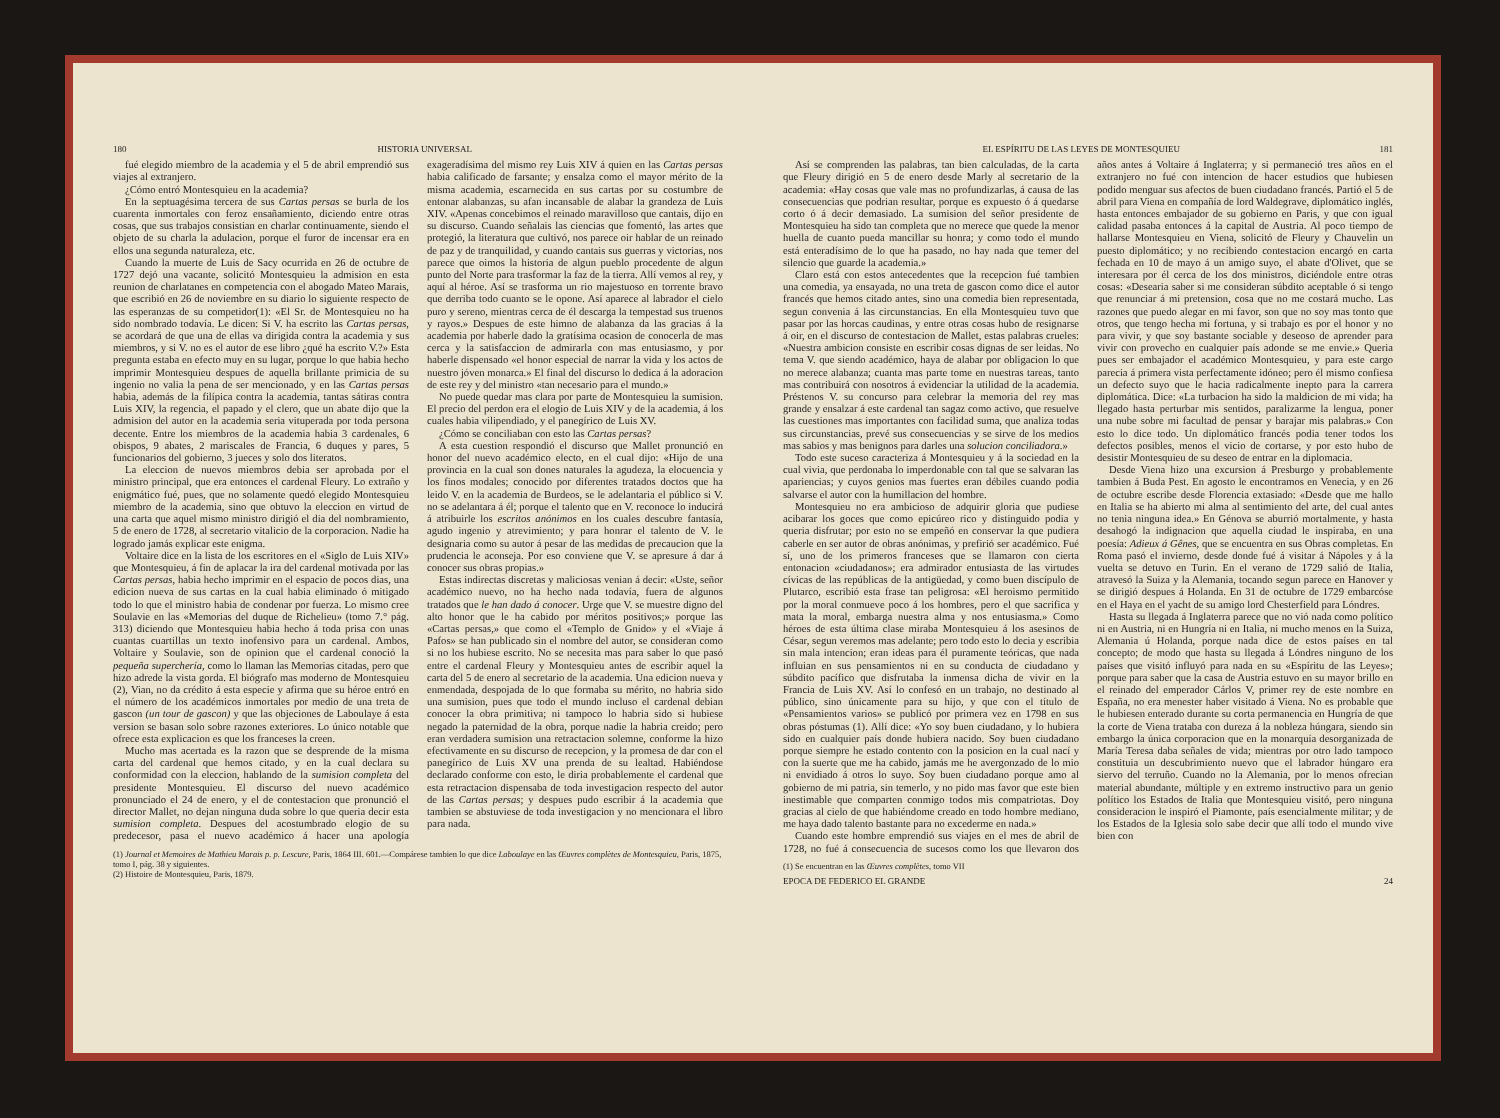180 HISTORIA UNIVERSAL
fué elegido miembro de la academia y el 5 de abril emprendió sus viajes al extranjero.
¿Cómo entró Montesquieu en la academia?
En la septuagésima tercera de sus Cartas persas se burla de los cuarenta inmortales con feroz ensañamiento, diciendo entre otras cosas, que sus trabajos consistian en charlar continuamente, siendo el objeto de su charla la adulacion, porque el furor de incensar era en ellos una segunda naturaleza, etc.
Cuando la muerte de Luis de Sacy ocurrida en 26 de octubre de 1727 dejó una vacante, solicitó Montesquieu la admision en esta reunion de charlatanes en competencia con el abogado Mateo Marais, que escribió en 26 de noviembre en su diario lo siguiente respecto de las esperanzas de su competidor(1): «El Sr. de Montesquieu no ha sido nombrado todavía. Le dicen: Si V. ha escrito las Cartas persas, se acordará de que una de ellas va dirigida contra la academia y sus miembros, y si V. no es el autor de ese libro ¿qué ha escrito V.?» Esta pregunta estaba en efecto muy en su lugar, porque lo que habia hecho imprimir Montesquieu despues de aquella brillante primicia de su ingenio no valia la pena de ser mencionado, y en las Cartas persas habia, además de la filípica contra la academia, tantas sátiras contra Luis XIV, la regencia, el papado y el clero, que un abate dijo que la admision del autor en la academia seria vituperada por toda persona decente. Entre los miembros de la academia habia 3 cardenales, 6 obispos, 9 abates, 2 mariscales de Francia, 6 duques y pares, 5 funcionarios del gobierno, 3 jueces y solo dos literatos.
La eleccion de nuevos miembros debia ser aprobada por el ministro principal, que era entonces el cardenal Fleury. Lo extraño y enigmático fué, pues, que no solamente quedó elegido Montesquieu miembro de la academia, sino que obtuvo la eleccion en virtud de una carta que aquel mismo ministro dirigió el dia del nombramiento, 5 de enero de 1728, al secretario vitalicio de la corporacion. Nadie ha logrado jamás explicar este enigma.
Voltaire dice en la lista de los escritores en el «Siglo de Luis XIV» que Montesquieu, á fin de aplacar la ira del cardenal motivada por las Cartas persas, habia hecho imprimir en el espacio de pocos dias, una edicion nueva de sus cartas en la cual habia eliminado ó mitigado todo lo que el ministro habia de condenar por fuerza. Lo mismo cree Soulavie en las «Memorias del duque de Richelieu» (tomo 7.° pág. 313) diciendo que Montesquieu habia hecho á toda prisa con unas cuantas cuartillas un texto inofensivo para un cardenal. Ambos, Voltaire y Soulavie, son de opinion que el cardenal conoció la pequeña superchería, como lo llaman las Memorias citadas, pero que hizo adrede la vista gorda. El biógrafo mas moderno de Montesquieu (2), Vian, no da crédito á esta especie y afirma que su héroe entró en el número de los académicos inmortales por medio de una treta de gascon (un tour de gascon) y que las objeciones de Laboulaye á esta version se basan solo sobre razones exteriores. Lo único notable que ofrece esta explicacion es que los franceses la creen.
Mucho mas acertada es la razon que se desprende de la misma carta del cardenal que hemos citado, y en la cual declara su conformidad con la eleccion, hablando de la sumision completa del presidente Montesquieu. El discurso del nuevo académico pronunciado el 24 de enero, y el de contestacion que pronunció el director Mallet, no dejan ninguna duda sobre lo que queria decir esta sumision completa. Despues del acostumbrado elogio de su predecesor, pasa el nuevo académico á hacer una apología exageradísima del mismo rey Luis XIV á quien en las Cartas persas habia calificado de farsante; y ensalza como el mayor mérito de la misma academia, escarnecida en sus cartas por su costumbre de entonar alabanzas, su afan incansable de alabar la grandeza de Luis XIV. «Apenas concebimos el reinado maravilloso que cantais, dijo en su discurso. Cuando señalais las ciencias que fomentó, las artes que protegió, la literatura que cultivó, nos parece oir hablar de un reinado de paz y de tranquilidad, y cuando cantais sus guerras y victorias, nos parece que oimos la historia de algun pueblo procedente de algun punto del Norte para trasformar la faz de la tierra. Allí vemos al rey, y aquí al héroe. Así se trasforma un rio majestuoso en torrente bravo que derriba todo cuanto se le opone. Así aparece al labrador el cielo puro y sereno, mientras cerca de él descarga la tempestad sus truenos y rayos.» Despues de este himno de alabanza da las gracias á la academia por haberle dado la gratísima ocasion de conocerla de mas cerca y la satisfaccion de admirarla con mas entusiasmo, y por haberle dispensado «el honor especial de narrar la vida y los actos de nuestro jóven monarca.» El final del discurso lo dedica á la adoracion de este rey y del ministro «tan necesario para el mundo.»
No puede quedar mas clara por parte de Montesquieu la sumision. El precio del perdon era el elogio de Luis XIV y de la academia, á los cuales habia vilipendiado, y el panegírico de Luis XV.
¿Cómo se conciliaban con esto las Cartas persas?
A esta cuestion respondió el discurso que Mallet pronunció en honor del nuevo académico electo, en el cual dijo: «Hijo de una provincia en la cual son dones naturales la agudeza, la elocuencia y los finos modales; conocido por diferentes tratados doctos que ha leido V. en la academia de Burdeos, se le adelantaria el público si V. no se adelantara á él; porque el talento que en V. reconoce lo inducirá á atribuirle los escritos anónimos en los cuales descubre fantasía, agudo ingenio y atrevimiento; y para honrar el talento de V. le designaria como su autor á pesar de las medidas de precaucion que la prudencia le aconseja. Por eso conviene que V. se apresure á dar á conocer sus obras propias.»
Estas indirectas discretas y maliciosas venian á decir: «Uste, señor académico nuevo, no ha hecho nada todavía, fuera de algunos tratados que le han dado á conocer. Urge que V. se muestre digno del alto honor que le ha cabido por méritos positivos;» porque las «Cartas persas,» que como el «Templo de Gnido» y el «Viaje á Pafos» se han publicado sin el nombre del autor, se consideran como si no los hubiese escrito. No se necesita mas para saber lo que pasó entre el cardenal Fleury y Montesquieu antes de escribir aquel la carta del 5 de enero al secretario de la academia. Una edicion nueva y enmendada, despojada de lo que formaba su mérito, no habria sido una sumision, pues que todo el mundo incluso el cardenal debian conocer la obra primitiva; ni tampoco lo habria sido si hubiese negado la paternidad de la obra, porque nadie la habria creido; pero eran verdadera sumision una retractacion solemne, conforme la hizo efectivamente en su discurso de recepcion, y la promesa de dar con el panegírico de Luis XV una prenda de su lealtad. Habiéndose declarado conforme con esto, le diria probablemente el cardenal que esta retractacion dispensaba de toda investigacion respecto del autor de las Cartas persas; y despues pudo escribir á la academia que tambien se abstuviese de toda investigacion y no mencionara el libro para nada.
(1) Journal et Memoires de Mathieu Marais p. p. Lescure, Paris, 1864 III. 601.—Compárese tambien lo que dice Laboulaye en las Œuvres complètes de Montesquieu, Paris, 1875, tomo I, pág. 38 y siguientes.
(2) Histoire de Montesquieu, Paris, 1879.
EL ESPÍRITU DE LAS LEYES DE MONTESQUIEU 181
Así se comprenden las palabras, tan bien calculadas, de la carta que Fleury dirigió en 5 de enero desde Marly al secretario de la academia: «Hay cosas que vale mas no profundizarlas, á causa de las consecuencias que podrian resultar, porque es expuesto ó á quedarse corto ó á decir demasiado. La sumision del señor presidente de Montesquieu ha sido tan completa que no merece que quede la menor huella de cuanto pueda mancillar su honra; y como todo el mundo está enteradísimo de lo que ha pasado, no hay nada que temer del silencio que guarde la academia.»
Claro está con estos antecedentes que la recepcion fué tambien una comedia, ya ensayada, no una treta de gascon como dice el autor francés que hemos citado antes, sino una comedia bien representada, segun convenia á las circunstancias. En ella Montesquieu tuvo que pasar por las horcas caudinas, y entre otras cosas hubo de resignarse á oir, en el discurso de contestacion de Mallet, estas palabras crueles: «Nuestra ambicion consiste en escribir cosas dignas de ser leidas. No tema V. que siendo académico, haya de alabar por obligacion lo que no merece alabanza; cuanta mas parte tome en nuestras tareas, tanto mas contribuirá con nosotros á evidenciar la utilidad de la academia. Préstenos V. su concurso para celebrar la memoria del rey mas grande y ensalzar á este cardenal tan sagaz como activo, que resuelve las cuestiones mas importantes con facilidad suma, que analiza todas sus circunstancias, prevé sus consecuencias y se sirve de los medios mas sabios y mas benignos para darles una solucion conciliadora.»
Todo este suceso caracteriza á Montesquieu y á la sociedad en la cual vivia, que perdonaba lo imperdonable con tal que se salvaran las apariencias; y cuyos genios mas fuertes eran débiles cuando podia salvarse el autor con la humillacion del hombre.
Montesquieu no era ambicioso de adquirir gloria que pudiese acibarar los goces que como epicúreo rico y distinguido podia y queria disfrutar; por esto no se empeñó en conservar la que pudiera caberle en ser autor de obras anónimas, y prefirió ser académico. Fué sí, uno de los primeros franceses que se llamaron con cierta entonacion «ciudadanos»; era admirador entusiasta de las virtudes cívicas de las repúblicas de la antigüedad, y como buen discípulo de Plutarco, escribió esta frase tan peligrosa: «El heroismo permitido por la moral conmueve poco á los hombres, pero el que sacrifica y mata la moral, embarga nuestra alma y nos entusiasma.» Como héroes de esta última clase miraba Montesquieu á los asesinos de César, segun veremos mas adelante; pero todo esto lo decia y escribia sin mala intencion; eran ideas para él puramente teóricas, que nada influian en sus pensamientos ni en su conducta de ciudadano y súbdito pacífico que disfrutaba la inmensa dicha de vivir en la Francia de Luis XV. Así lo confesó en un trabajo, no destinado al público, sino únicamente para su hijo, y que con el título de «Pensamientos varios» se publicó por primera vez en 1798 en sus obras póstumas (1). Allí dice: «Yo soy buen ciudadano, y lo hubiera sido en cualquier país donde hubiera nacido. Soy buen ciudadano porque siempre he estado contento con la posicion en la cual nací y con la suerte que me ha cabido, jamás me he avergonzado de lo mio ni envidiado á otros lo suyo. Soy buen ciudadano porque amo al gobierno de mi patria, sin temerlo, y no pido mas favor que este bien inestimable que comparten conmigo todos mis compatriotas. Doy gracias al cielo de que habiéndome creado en todo hombre mediano, me haya dado talento bastante para no excederme en nada.»
Cuando este hombre emprendió sus viajes en el mes de abril de 1728, no fué á consecuencia de sucesos como los que llevaron dos años antes á Voltaire á Inglaterra; y si permaneció tres años en el extranjero no fué con intencion de hacer estudios que hubiesen podido menguar sus afectos de buen ciudadano francés. Partió el 5 de abril para Viena en compañía de lord Waldegrave, diplomático inglés, hasta entonces embajador de su gobierno en Paris, y que con igual calidad pasaba entonces á la capital de Austria. Al poco tiempo de hallarse Montesquieu en Viena, solicitó de Fleury y Chauvelin un puesto diplomático; y no recibiendo contestacion encargó en carta fechada en 10 de mayo á un amigo suyo, el abate d'Olivet, que se interesara por él cerca de los dos ministros, diciéndole entre otras cosas: «Desearia saber si me consideran súbdito aceptable ó si tengo que renunciar á mi pretension, cosa que no me costará mucho. Las razones que puedo alegar en mi favor, son que no soy mas tonto que otros, que tengo hecha mi fortuna, y si trabajo es por el honor y no para vivir, y que soy bastante sociable y deseoso de aprender para vivir con provecho en cualquier país adonde se me envie.» Queria pues ser embajador el académico Montesquieu, y para este cargo parecia á primera vista perfectamente idóneo; pero él mismo confiesa un defecto suyo que le hacia radicalmente inepto para la carrera diplomática. Dice: «La turbacion ha sido la maldicion de mi vida; ha llegado hasta perturbar mis sentidos, paralizarme la lengua, poner una nube sobre mi facultad de pensar y barajar mis palabras.» Con esto lo dice todo. Un diplomático francés podia tener todos los defectos posibles, menos el vicio de cortarse, y por esto hubo de desistir Montesquieu de su deseo de entrar en la diplomacia.
Desde Viena hizo una excursion á Presburgo y probablemente tambien á Buda Pest. En agosto le encontramos en Venecia, y en 26 de octubre escribe desde Florencia extasiado: «Desde que me hallo en Italia se ha abierto mi alma al sentimiento del arte, del cual antes no tenia ninguna idea.» En Génova se aburrió mortalmente, y hasta desahogó la indignacion que aquella ciudad le inspiraba, en una poesía: Adieux á Gênes, que se encuentra en sus Obras completas. En Roma pasó el invierno, desde donde fué á visitar á Nápoles y á la vuelta se detuvo en Turin. En el verano de 1729 salió de Italia, atravesó la Suiza y la Alemania, tocando segun parece en Hanover y se dirigió despues á Holanda. En 31 de octubre de 1729 embarcóse en el Haya en el yacht de su amigo lord Chesterfield para Lóndres.
Hasta su llegada á Inglaterra parece que no vió nada como político ni en Austria, ni en Hungría ni en Italia, ni mucho menos en la Suiza, Alemania ú Holanda, porque nada dice de estos países en tal concepto; de modo que hasta su llegada á Lóndres ninguno de los países que visitó influyó para nada en su «Espíritu de las Leyes»; porque para saber que la casa de Austria estuvo en su mayor brillo en el reinado del emperador Cárlos V, primer rey de este nombre en España, no era menester haber visitado á Viena. No es probable que le hubiesen enterado durante su corta permanencia en Hungría de que la corte de Viena trataba con dureza á la nobleza húngara, siendo sin embargo la única corporacion que en la monarquía desorganizada de María Teresa daba señales de vida; mientras por otro lado tampoco constituia un descubrimiento nuevo que el labrador húngaro era siervo del terruño. Cuando no la Alemania, por lo menos ofrecian material abundante, múltiple y en extremo instructivo para un genio político los Estados de Italia que Montesquieu visitó, pero ninguna consideracion le inspiró el Piamonte, país esencialmente militar; y de los Estados de la Iglesia solo sabe decir que allí todo el mundo vive bien con
(1) Se encuentran en las Œuvres complètes, tomo VII
EPOCA DE FEDERICO EL GRANDE 24